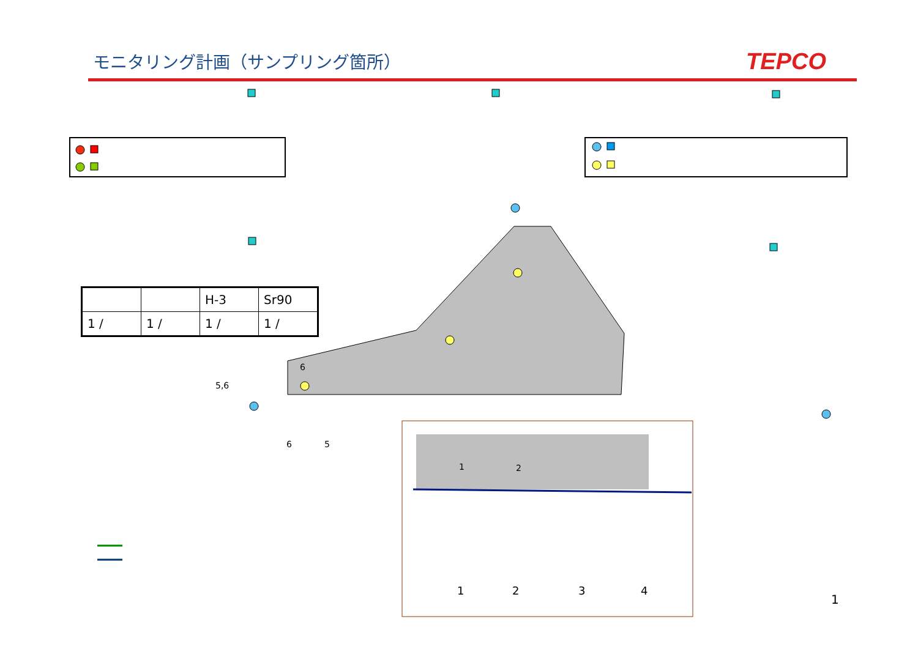モニタリング計画（サンプリング箇所）
TEPCO
| | | H-3 | Sr90 |
| --- | --- | --- | --- |
| 1 / | 1 / | 1 / | 1 / |
5,6
6
6 5
1 2
1 2 3 4
1